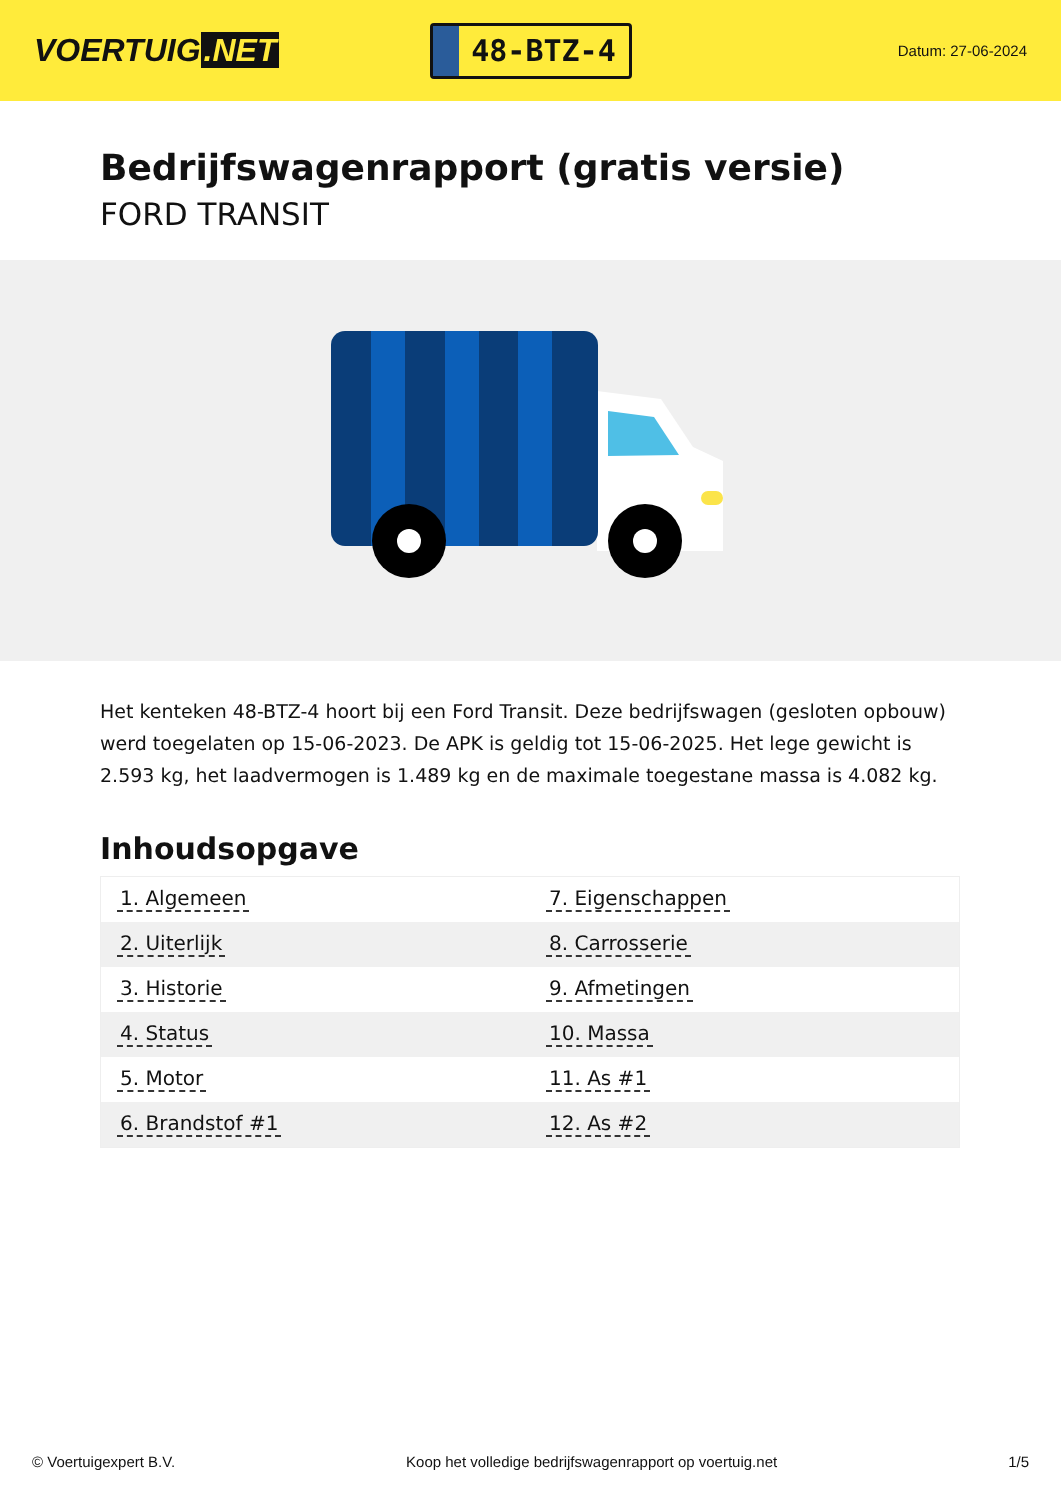VOERTUIG.NET
48-BTZ-4
Datum: 27-06-2024
Bedrijfswagenrapport (gratis versie)
FORD TRANSIT
Het kenteken 48-BTZ-4 hoort bij een Ford Transit. Deze bedrijfswagen (gesloten opbouw) werd toegelaten op 15-06-2023. De APK is geldig tot 15-06-2025. Het lege gewicht is 2.593 kg, het laadvermogen is 1.489 kg en de maximale toegestane massa is 4.082 kg.
Inhoudsopgave
| 1. Algemeen | 7. Eigenschappen |
| 2. Uiterlijk | 8. Carrosserie |
| 3. Historie | 9. Afmetingen |
| 4. Status | 10. Massa |
| 5. Motor | 11. As #1 |
| 6. Brandstof #1 | 12. As #2 |
© Voertuigexpert B.V. Koop het volledige bedrijfswagenrapport op voertuig.net 1/5